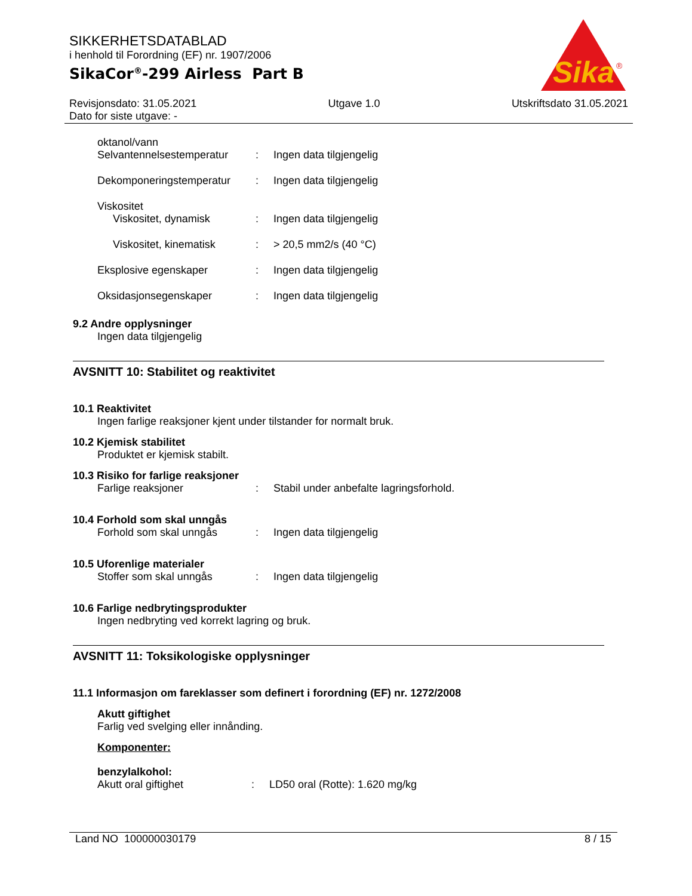SIKKERHETSDATABLAD
i henhold til Forordning (EF) nr. 1907/2006
SikaCor<sup>®</sup>-299 Airless Part B
Sika
®
Revisjonsdato: 31.05.2021
Dato for siste utgave: -
Utgave 1.0 Utskriftsdato 31.05.2021
oktanol/vann
Selvantennelsestemperatur: Ingen data tilgjengelig
Dekomponeringstemperatur: Ingen data tilgjengelig
Viskositet
Viskositet, dynamisk: Ingen data tilgjengelig
Viskositet, kinematisk: > 20,5 mm2/s (40 °C)
Eksplosive egenskaper: Ingen data tilgjengelig
Oksidasjonsegenskaper: Ingen data tilgjengelig
9.2 Andre opplysninger
Ingen data tilgjengelig
AVSNITT 10: Stabilitet og reaktivitet
10.1 Reaktivitet
Ingen farlige reaksjoner kjent under tilstander for normalt bruk.
10.2 Kjemisk stabilitet
Produktet er kjemisk stabilt.
10.3 Risiko for farlige reaksjoner
Farlige reaksjoner: Stabil under anbefalte lagringsforhold.
10.4 Forhold som skal unngås
Forhold som skal unngås: Ingen data tilgjengelig
10.5 Uforenlige materialer
Stoffer som skal unngås: Ingen data tilgjengelig
10.6 Farlige nedbrytingsprodukter
Ingen nedbryting ved korrekt lagring og bruk.
AVSNITT 11: Toksikologiske opplysninger
11.1 Informasjon om fareklasser som definert i forordning (EF) nr. 1272/2008
Akutt giftighet
Farlig ved svelging eller innånding.
Komponenter:
benzylalkohol:
Akutt oral giftighet: LD50 oral (Rotte): 1.620 mg/kg
Land NO 100000030179 8 / 15